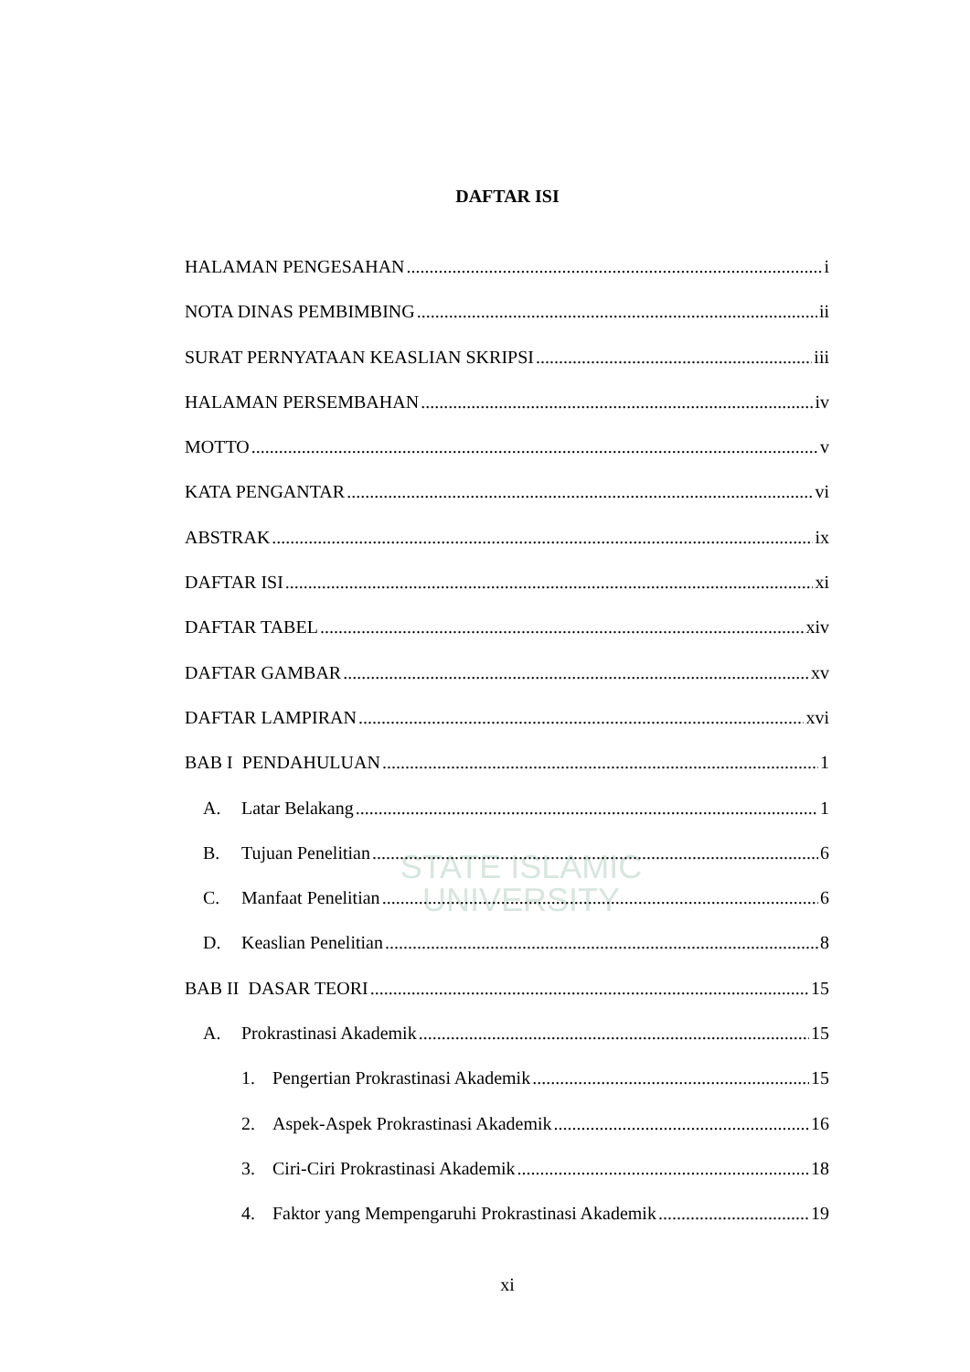STATE ISLAMIC UNIVERSITY
DAFTAR ISI
HALAMAN PENGESAHAN i
NOTA DINAS PEMBIMBING ii
SURAT PERNYATAAN KEASLIAN SKRIPSI iii
HALAMAN PERSEMBAHAN iv
MOTTO v
KATA PENGANTAR vi
ABSTRAK ix
DAFTAR ISI xi
DAFTAR TABEL xiv
DAFTAR GAMBAR xv
DAFTAR LAMPIRAN xvi
BAB I PENDAHULUAN 1
A. Latar Belakang 1
B. Tujuan Penelitian 6
C. Manfaat Penelitian 6
D. Keaslian Penelitian 8
BAB II DASAR TEORI 15
A. Prokrastinasi Akademik 15
1. Pengertian Prokrastinasi Akademik 15
2. Aspek-Aspek Prokrastinasi Akademik 16
3. Ciri-Ciri Prokrastinasi Akademik 18
4. Faktor yang Mempengaruhi Prokrastinasi Akademik 19
xi